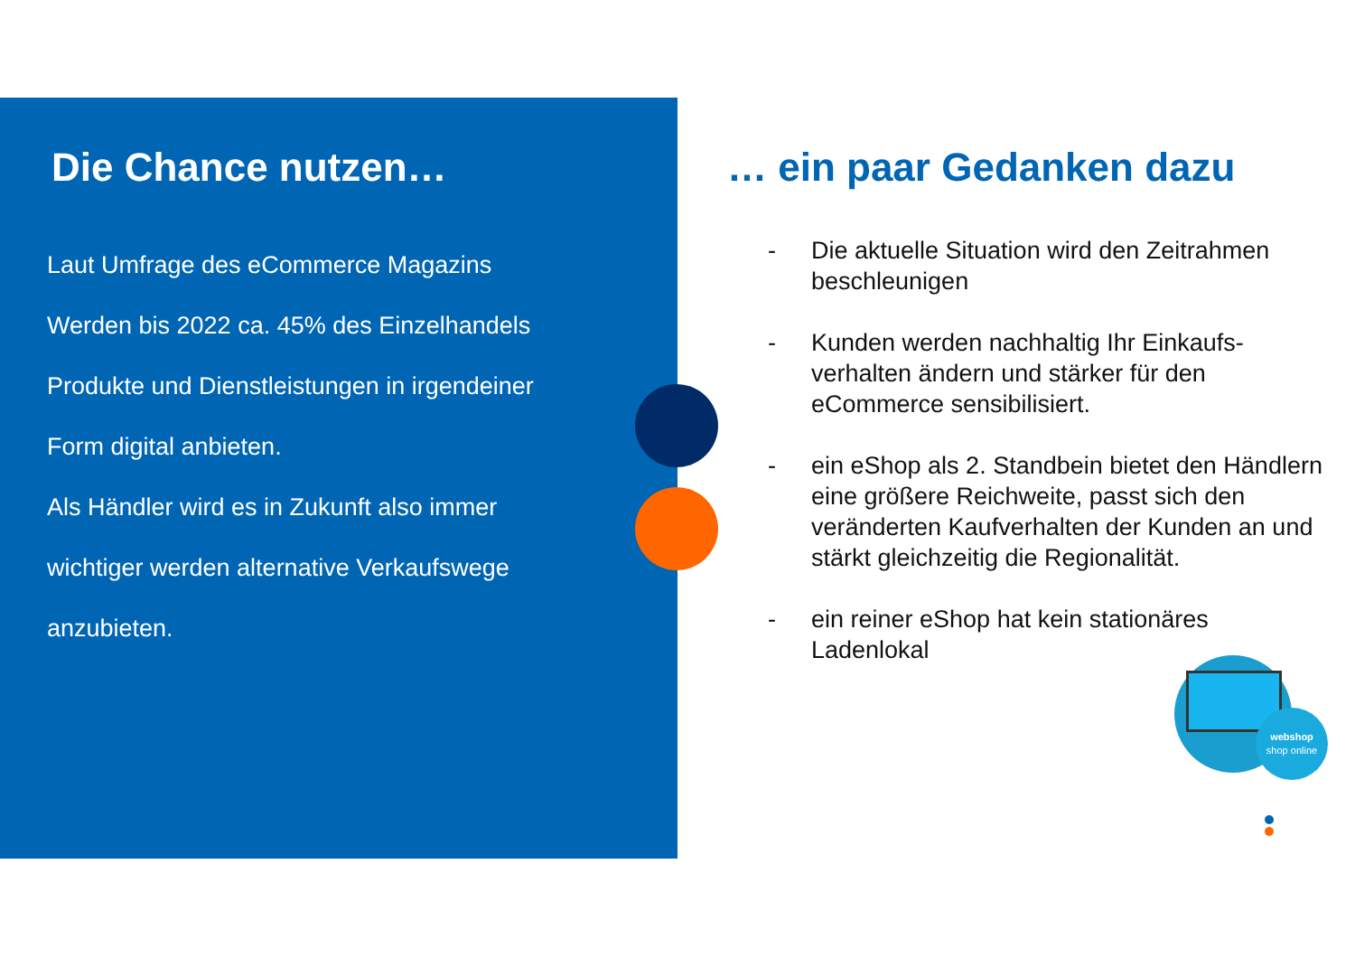Die Chance nutzen…
Laut Umfrage des eCommerce Magazins
Werden bis 2022 ca. 45% des Einzelhandels
Produkte und Dienstleistungen in irgendeiner
Form digital anbieten.
Als Händler wird es in Zukunft also immer
wichtiger werden alternative Verkaufswege
anzubieten.
… ein paar Gedanken dazu
- Die aktuelle Situation wird den Zeitrahmen beschleunigen
- Kunden werden nachhaltig Ihr Einkaufs-verhalten ändern und stärker für den eCommerce sensibilisiert.
- ein eShop als 2. Standbein bietet den Händlern eine größere Reichweite, passt sich den veränderten Kaufverhalten der Kunden an und stärkt gleichzeitig die Regionalität.
- ein reiner eShop hat kein stationäres Ladenlokal
webshop
shop online